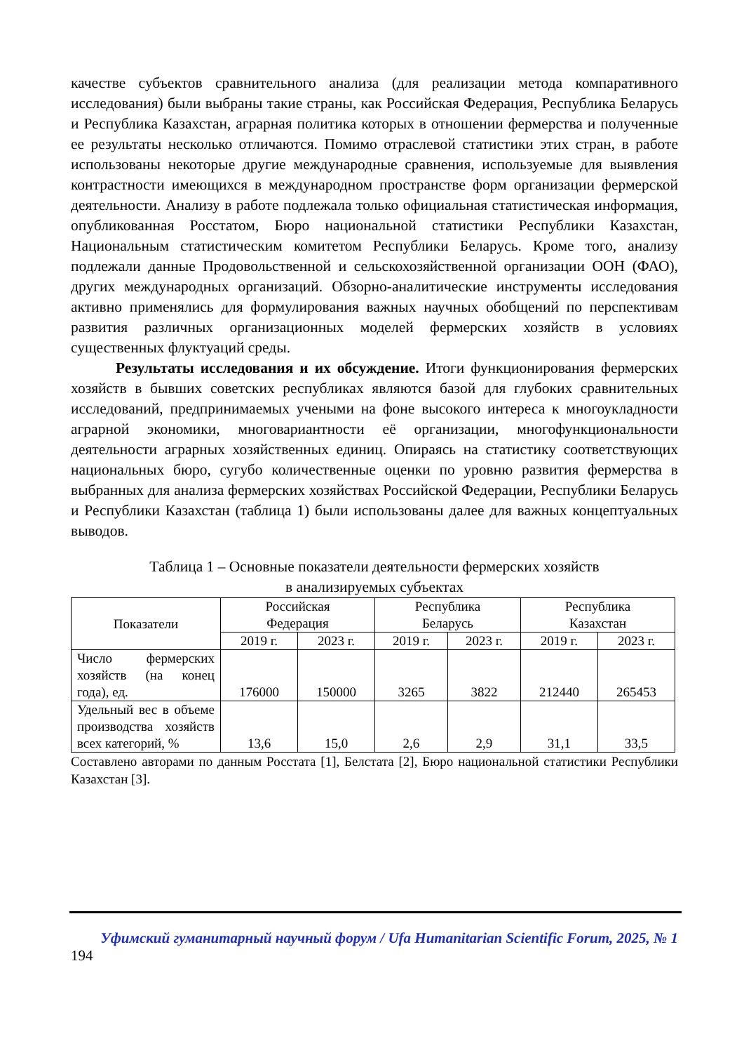качестве субъектов сравнительного анализа (для реализации метода компаративного исследования) были выбраны такие страны, как Российская Федерация, Республика Беларусь и Республика Казахстан, аграрная политика которых в отношении фермерства и полученные ее результаты несколько отличаются. Помимо отраслевой статистики этих стран, в работе использованы некоторые другие международные сравнения, используемые для выявления контрастности имеющихся в международном пространстве форм организации фермерской деятельности. Анализу в работе подлежала только официальная статистическая информация, опубликованная Росстатом, Бюро национальной статистики Республики Казахстан, Национальным статистическим комитетом Республики Беларусь. Кроме того, анализу подлежали данные Продовольственной и сельскохозяйственной организации ООН (ФАО), других международных организаций. Обзорно-аналитические инструменты исследования активно применялись для формулирования важных научных обобщений по перспективам развития различных организационных моделей фермерских хозяйств в условиях существенных флуктуаций среды.
Результаты исследования и их обсуждение. Итоги функционирования фермерских хозяйств в бывших советских республиках являются базой для глубоких сравнительных исследований, предпринимаемых учеными на фоне высокого интереса к многоукладности аграрной экономики, многовариантности её организации, многофункциональности деятельности аграрных хозяйственных единиц. Опираясь на статистику соответствующих национальных бюро, сугубо количественные оценки по уровню развития фермерства в выбранных для анализа фермерских хозяйствах Российской Федерации, Республики Беларусь и Республики Казахстан (таблица 1) были использованы далее для важных концептуальных выводов.
Таблица 1 – Основные показатели деятельности фермерских хозяйств
в анализируемых субъектах
| Показатели | Российская Федерация | | Республика Беларусь | | Республика Казахстан | |
| --- | --- | --- | --- | --- | --- | --- |
| | 2019 г. | 2023 г. | 2019 г. | 2023 г. | 2019 г. | 2023 г. |
| Число фермерских хозяйств (на конец года), ед. | 176000 | 150000 | 3265 | 3822 | 212440 | 265453 |
| Удельный вес в объеме производства хозяйств всех категорий, % | 13,6 | 15,0 | 2,6 | 2,9 | 31,1 | 33,5 |
Составлено авторами по данным Росстата [1], Белстата [2], Бюро национальной статистики Республики Казахстан [3].
Уфимский гуманитарный научный форум / Ufa Humanitarian Scientific Forum, 2025, № 1
194